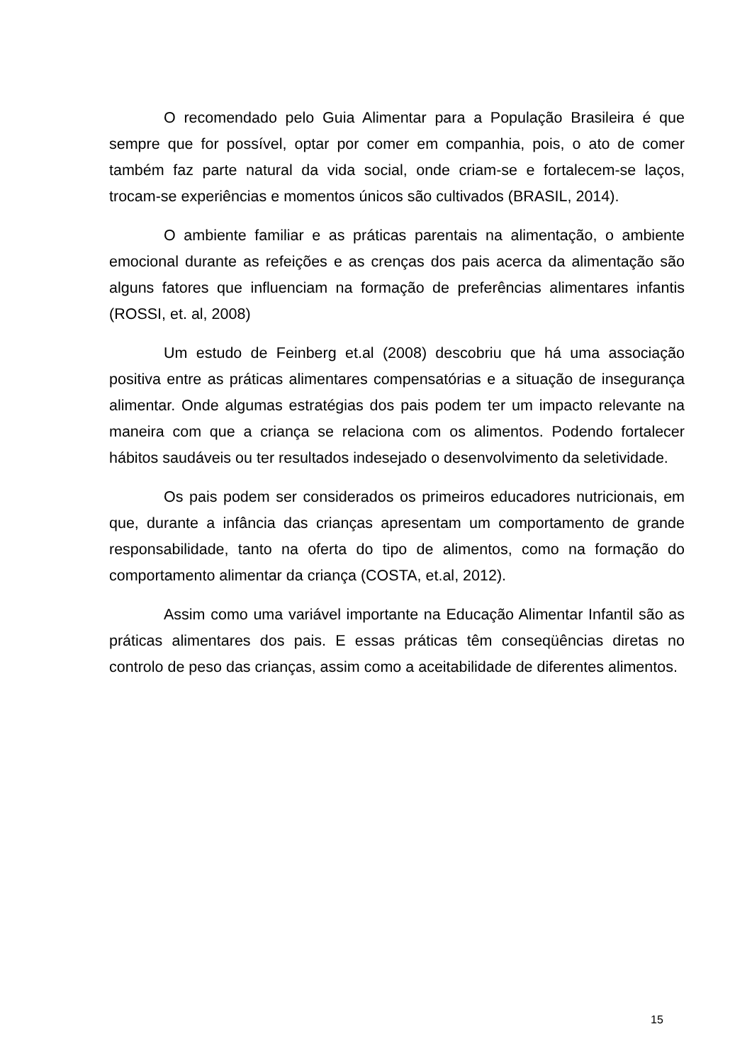O recomendado pelo Guia Alimentar para a População Brasileira é que sempre que for possível, optar por comer em companhia, pois, o ato de comer também faz parte natural da vida social, onde criam-se e fortalecem-se laços, trocam-se experiências e momentos únicos são cultivados (BRASIL, 2014).
O ambiente familiar e as práticas parentais na alimentação, o ambiente emocional durante as refeições e as crenças dos pais acerca da alimentação são alguns fatores que influenciam na formação de preferências alimentares infantis (ROSSI, et. al, 2008)
Um estudo de Feinberg et.al (2008) descobriu que há uma associação positiva entre as práticas alimentares compensatórias e a situação de insegurança alimentar. Onde algumas estratégias dos pais podem ter um impacto relevante na maneira com que a criança se relaciona com os alimentos. Podendo fortalecer hábitos saudáveis ou ter resultados indesejado o desenvolvimento da seletividade.
Os pais podem ser considerados os primeiros educadores nutricionais, em que, durante a infância das crianças apresentam um comportamento de grande responsabilidade, tanto na oferta do tipo de alimentos, como na formação do comportamento alimentar da criança (COSTA, et.al, 2012).
Assim como uma variável importante na Educação Alimentar Infantil são as práticas alimentares dos pais. E essas práticas têm conseqüências diretas no controlo de peso das crianças, assim como a aceitabilidade de diferentes alimentos.
15